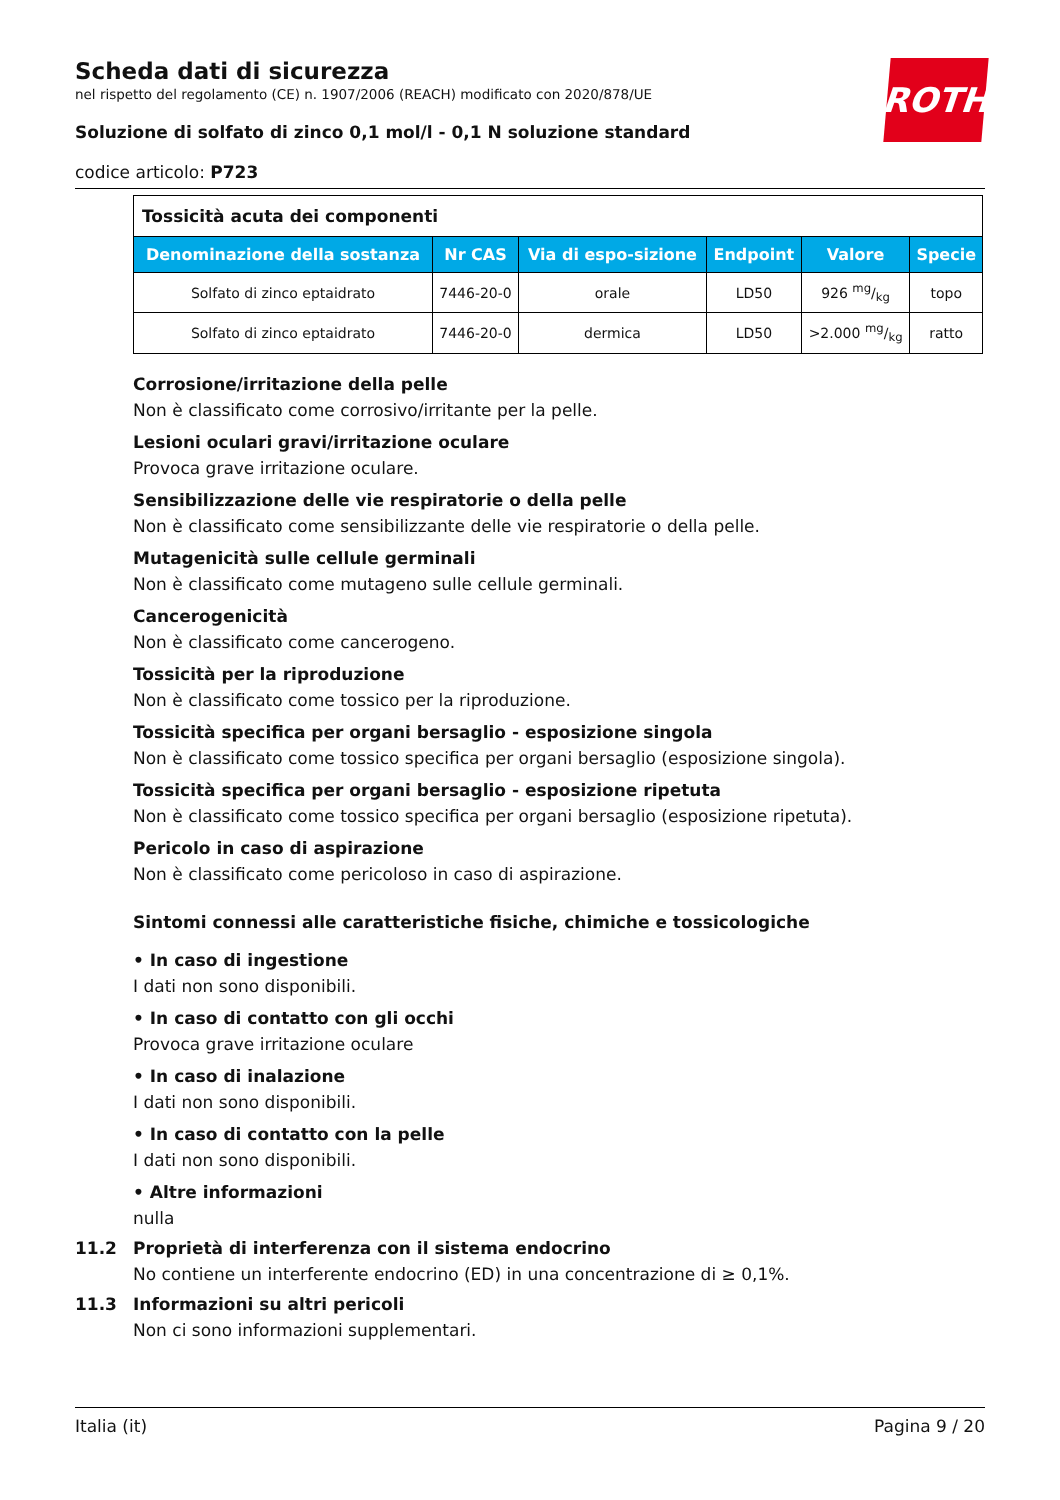Scheda dati di sicurezza
nel rispetto del regolamento (CE) n. 1907/2006 (REACH) modificato con 2020/878/UE
Soluzione di solfato di zinco 0,1 mol/l - 0,1 N soluzione standard
codice articolo: P723
ROTH
| Tossicità acuta dei componenti | | | | | |
| Denominazione della sostanza | Nr CAS | Via di espo-sizione | Endpoint | Valore | Specie |
| Solfato di zinco eptaidrato | 7446-20-0 | orale | LD50 | 926 mg/kg | topo |
| Solfato di zinco eptaidrato | 7446-20-0 | dermica | LD50 | >2.000 mg/kg | ratto |
Corrosione/irritazione della pelle
Non è classificato come corrosivo/irritante per la pelle.
Lesioni oculari gravi/irritazione oculare
Provoca grave irritazione oculare.
Sensibilizzazione delle vie respiratorie o della pelle
Non è classificato come sensibilizzante delle vie respiratorie o della pelle.
Mutagenicità sulle cellule germinali
Non è classificato come mutageno sulle cellule germinali.
Cancerogenicità
Non è classificato come cancerogeno.
Tossicità per la riproduzione
Non è classificato come tossico per la riproduzione.
Tossicità specifica per organi bersaglio - esposizione singola
Non è classificato come tossico specifica per organi bersaglio (esposizione singola).
Tossicità specifica per organi bersaglio - esposizione ripetuta
Non è classificato come tossico specifica per organi bersaglio (esposizione ripetuta).
Pericolo in caso di aspirazione
Non è classificato come pericoloso in caso di aspirazione.
Sintomi connessi alle caratteristiche fisiche, chimiche e tossicologiche
• In caso di ingestione
I dati non sono disponibili.
• In caso di contatto con gli occhi
Provoca grave irritazione oculare
• In caso di inalazione
I dati non sono disponibili.
• In caso di contatto con la pelle
I dati non sono disponibili.
• Altre informazioni
nulla
11.2 Proprietà di interferenza con il sistema endocrino
No contiene un interferente endocrino (ED) in una concentrazione di ≥ 0,1%.
11.3 Informazioni su altri pericoli
Non ci sono informazioni supplementari.
Italia (it) Pagina 9 / 20